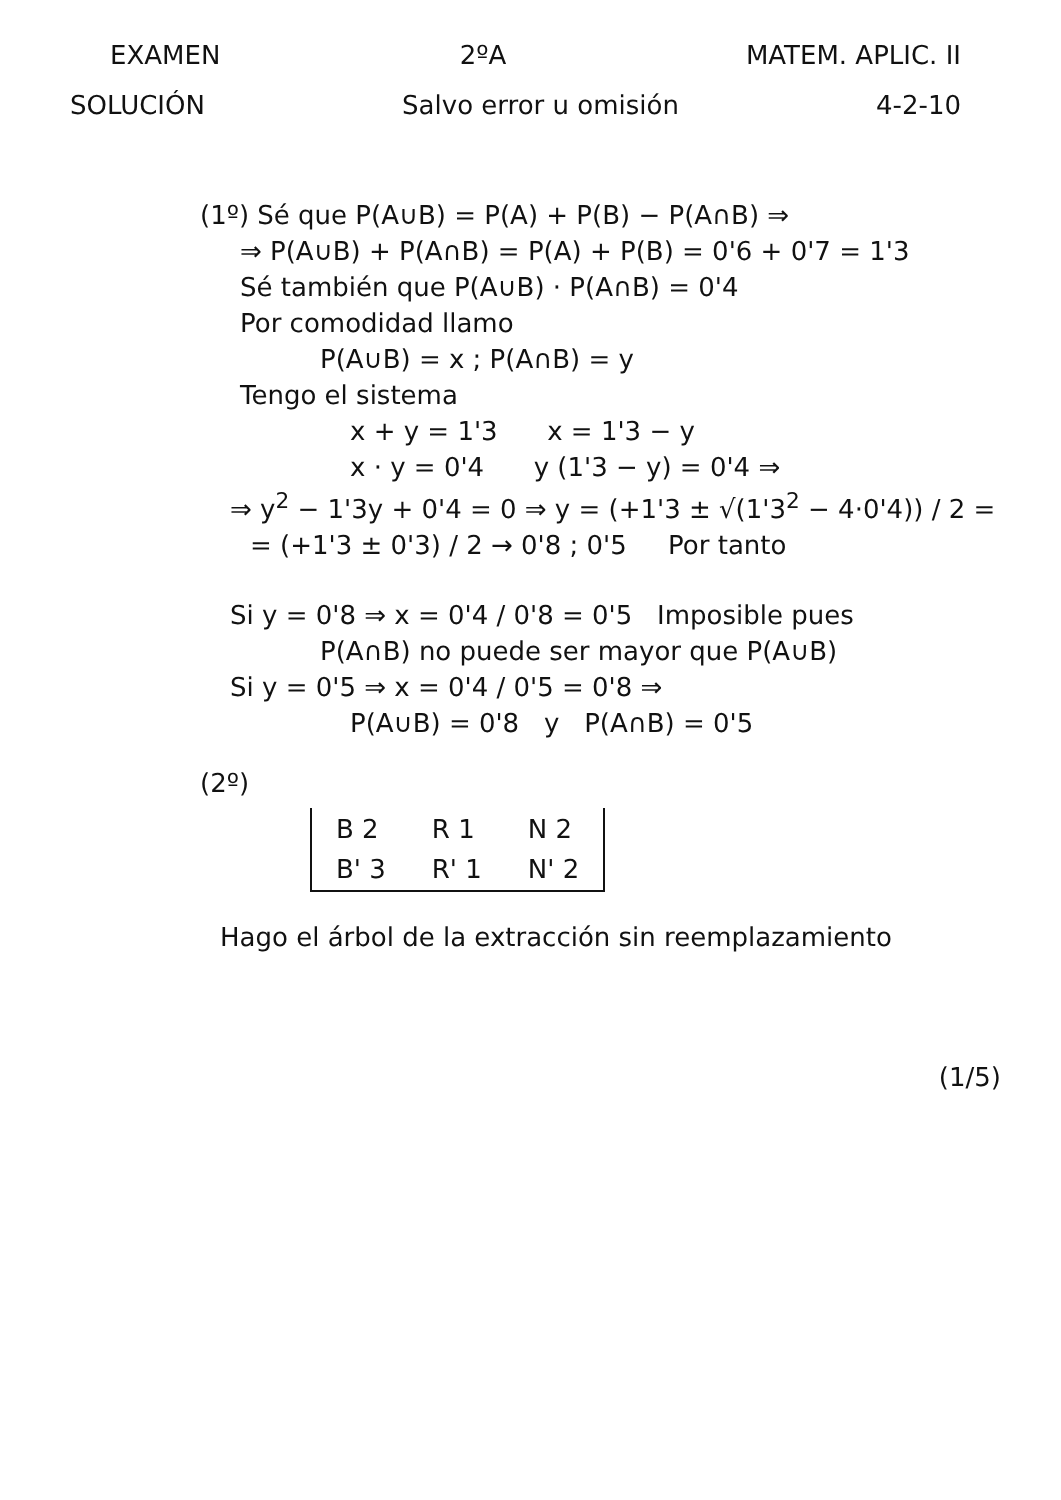EXAMEN 2ºA MATEM. APLIC. II
SOLUCIÓN Salvo error u omisión 4-2-10
(1º) Sé que P(A∪B) = P(A) + P(B) − P(A∩B) ⇒
⇒ P(A∪B) + P(A∩B) = P(A) + P(B) = 0'6 + 0'7 = 1'3
Sé también que P(A∪B) · P(A∩B) = 0'4
Por comodidad llamo
P(A∪B) = x ; P(A∩B) = y
Tengo el sistema
x + y = 1'3 x = 1'3 − y
x · y = 0'4 y (1'3 − y) = 0'4 ⇒
⇒ y<sup>2</sup> − 1'3y + 0'4 = 0 ⇒ y = (+1'3 ± √(1'3<sup>2</sup> − 4·0'4)) / 2 =
= (+1'3 ± 0'3) / 2 → 0'8 ; 0'5 Por tanto
Si y = 0'8 ⇒ x = 0'4 / 0'8 = 0'5 Imposible pues
P(A∩B) no puede ser mayor que P(A∪B)
Si y = 0'5 ⇒ x = 0'4 / 0'5 = 0'8 ⇒
P(A∪B) = 0'8 y P(A∩B) = 0'5
(2º)
| B 2 | R 1 | N 2 |
| B' 3 | R' 1 | N' 2 |
Hago el árbol de la extracción sin reemplazamiento
(1/5)